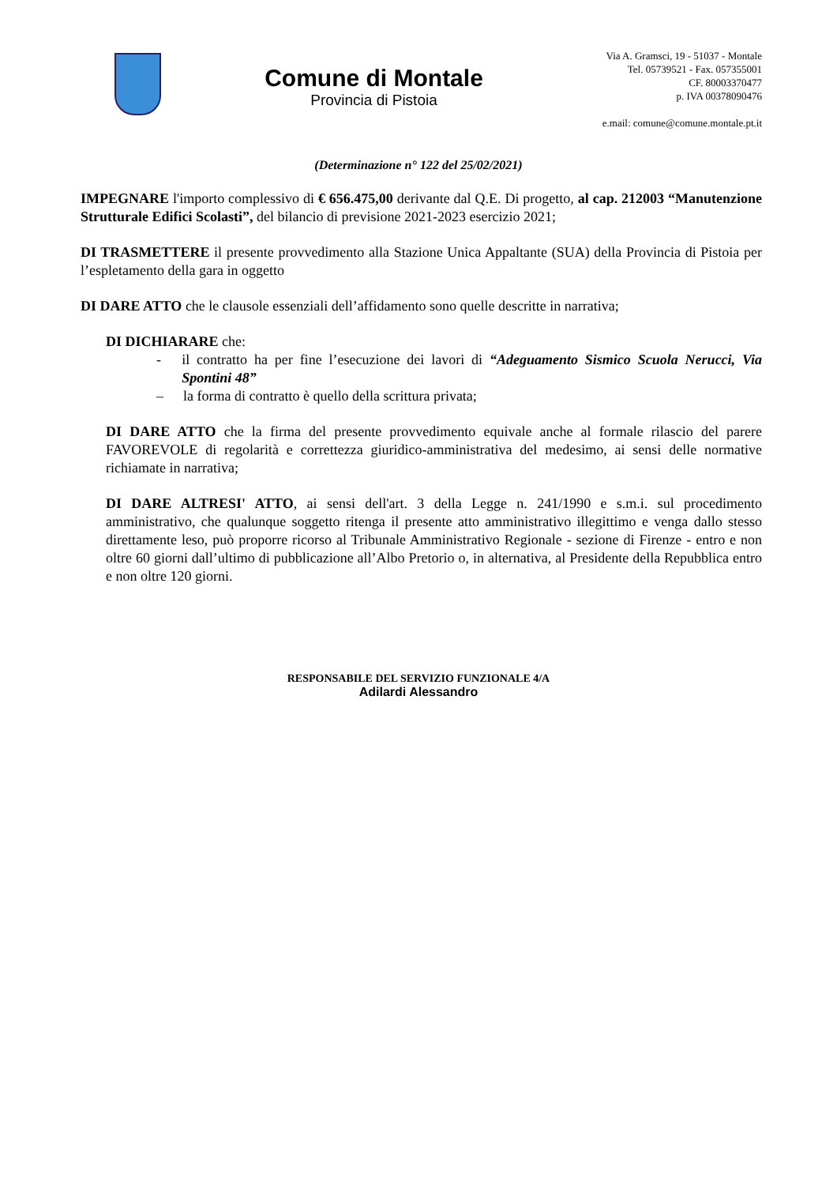Comune di Montale
Provincia di Pistoia
Via A. Gramsci, 19 - 51037 - Montale
Tel. 05739521 - Fax. 057355001
CF. 80003370477
p. IVA 00378090476
e.mail: comune@comune.montale.pt.it
(Determinazione n° 122 del 25/02/2021)
IMPEGNARE l'importo complessivo di € 656.475,00 derivante dal Q.E. Di progetto, al cap. 212003 “Manutenzione Strutturale Edifici Scolasti”, del bilancio di previsione 2021-2023 esercizio 2021;
DI TRASMETTERE il presente provvedimento alla Stazione Unica Appaltante (SUA) della Provincia di Pistoia per l’espletamento della gara in oggetto
DI DARE ATTO che le clausole essenziali dell’affidamento sono quelle descritte in narrativa;
DI DICHIARARE che:
- il contratto ha per fine l’esecuzione dei lavori di “Adeguamento Sismico Scuola Nerucci, Via Spontini 48”
– la forma di contratto è quello della scrittura privata;
DI DARE ATTO che la firma del presente provvedimento equivale anche al formale rilascio del parere FAVOREVOLE di regolarità e correttezza giuridico-amministrativa del medesimo, ai sensi delle normative richiamate in narrativa;
DI DARE ALTRESI' ATTO, ai sensi dell'art. 3 della Legge n. 241/1990 e s.m.i. sul procedimento amministrativo, che qualunque soggetto ritenga il presente atto amministrativo illegittimo e venga dallo stesso direttamente leso, può proporre ricorso al Tribunale Amministrativo Regionale - sezione di Firenze - entro e non oltre 60 giorni dall’ultimo di pubblicazione all’Albo Pretorio o, in alternativa, al Presidente della Repubblica entro e non oltre 120 giorni.
RESPONSABILE DEL SERVIZIO FUNZIONALE 4/A
Adilardi Alessandro